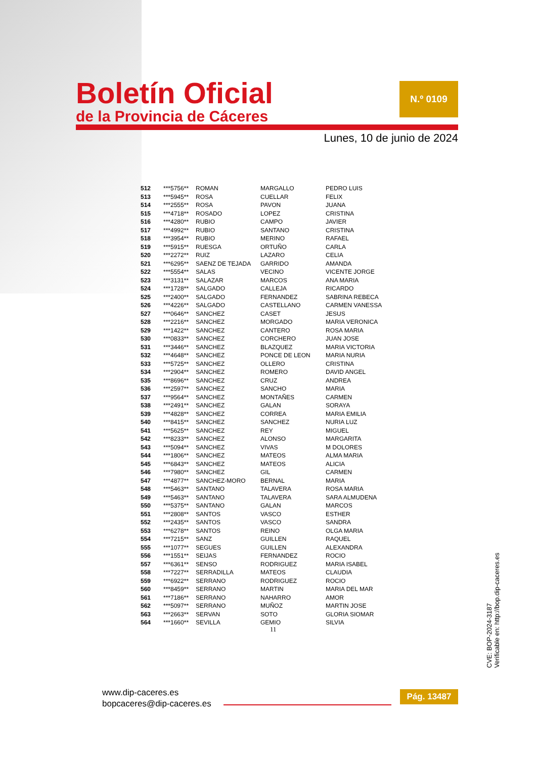Boletín Oficial
de la Provincia de Cáceres
N.º 0109
Lunes, 10 de junio de 2024
| 512 | ***5756** | ROMAN | MARGALLO | PEDRO LUIS |
| 513 | ***5945** | ROSA | CUELLAR | FELIX |
| 514 | ***2555** | ROSA | PAVON | JUANA |
| 515 | ***4718** | ROSADO | LOPEZ | CRISTINA |
| 516 | ***4280** | RUBIO | CAMPO | JAVIER |
| 517 | ***4992** | RUBIO | SANTANO | CRISTINA |
| 518 | ***3954** | RUBIO | MERINO | RAFAEL |
| 519 | ***5915** | RUESGA | ORTUÑO | CARLA |
| 520 | ***2272** | RUIZ | LAZARO | CELIA |
| 521 | ***6295** | SAENZ DE TEJADA | GARRIDO | AMANDA |
| 522 | ***5554** | SALAS | VECINO | VICENTE JORGE |
| 523 | ***3131** | SALAZAR | MARCOS | ANA MARIA |
| 524 | ***1728** | SALGADO | CALLEJA | RICARDO |
| 525 | ***2400** | SALGADO | FERNANDEZ | SABRINA REBECA |
| 526 | ***4226** | SALGADO | CASTELLANO | CARMEN VANESSA |
| 527 | ***0646** | SANCHEZ | CASET | JESUS |
| 528 | ***2216** | SANCHEZ | MORGADO | MARIA VERONICA |
| 529 | ***1422** | SANCHEZ | CANTERO | ROSA MARIA |
| 530 | ***0833** | SANCHEZ | CORCHERO | JUAN JOSE |
| 531 | ***3446** | SANCHEZ | BLAZQUEZ | MARIA VICTORIA |
| 532 | ***4648** | SANCHEZ | PONCE DE LEON | MARIA NURIA |
| 533 | ***5725** | SANCHEZ | OLLERO | CRISTINA |
| 534 | ***2904** | SANCHEZ | ROMERO | DAVID ANGEL |
| 535 | ***8696** | SANCHEZ | CRUZ | ANDREA |
| 536 | ***2597** | SANCHEZ | SANCHO | MARIA |
| 537 | ***9564** | SANCHEZ | MONTAÑES | CARMEN |
| 538 | ***2491** | SANCHEZ | GALAN | SORAYA |
| 539 | ***4828** | SANCHEZ | CORREA | MARIA EMILIA |
| 540 | ***8415** | SANCHEZ | SANCHEZ | NURIA LUZ |
| 541 | ***5625** | SANCHEZ | REY | MIGUEL |
| 542 | ***8233** | SANCHEZ | ALONSO | MARGARITA |
| 543 | ***5094** | SANCHEZ | VIVAS | M DOLORES |
| 544 | ***1806** | SANCHEZ | MATEOS | ALMA MARIA |
| 545 | ***6843** | SANCHEZ | MATEOS | ALICIA |
| 546 | ***7980** | SANCHEZ | GIL | CARMEN |
| 547 | ***4877** | SANCHEZ-MORO | BERNAL | MARIA |
| 548 | ***5463** | SANTANO | TALAVERA | ROSA MARIA |
| 549 | ***5463** | SANTANO | TALAVERA | SARA ALMUDENA |
| 550 | ***5375** | SANTANO | GALAN | MARCOS |
| 551 | ***2808** | SANTOS | VASCO | ESTHER |
| 552 | ***2435** | SANTOS | VASCO | SANDRA |
| 553 | ***6278** | SANTOS | REINO | OLGA MARIA |
| 554 | ***7215** | SANZ | GUILLEN | RAQUEL |
| 555 | ***1077** | SEGUES | GUILLEN | ALEXANDRA |
| 556 | ***1551** | SEIJAS | FERNANDEZ | ROCIO |
| 557 | ***6361** | SENSO | RODRIGUEZ | MARIA ISABEL |
| 558 | ***7227** | SERRADILLA | MATEOS | CLAUDIA |
| 559 | ***6922** | SERRANO | RODRIGUEZ | ROCIO |
| 560 | ***8459** | SERRANO | MARTIN | MARIA DEL MAR |
| 561 | ***7186** | SERRANO | NAHARRO | AMOR |
| 562 | ***5097** | SERRANO | MUÑOZ | MARTIN JOSE |
| 563 | ***2663** | SERVAN | SOTO | GLORIA SIOMAR |
| 564 | ***1660** | SEVILLA | GEMIO | SILVIA |
11
CVE: BOP-2024-3187
Verificable en: http://bop.dip-caceres.es
www.dip-caceres.es
bopcaceres@dip-caceres.es
Pág. 13487